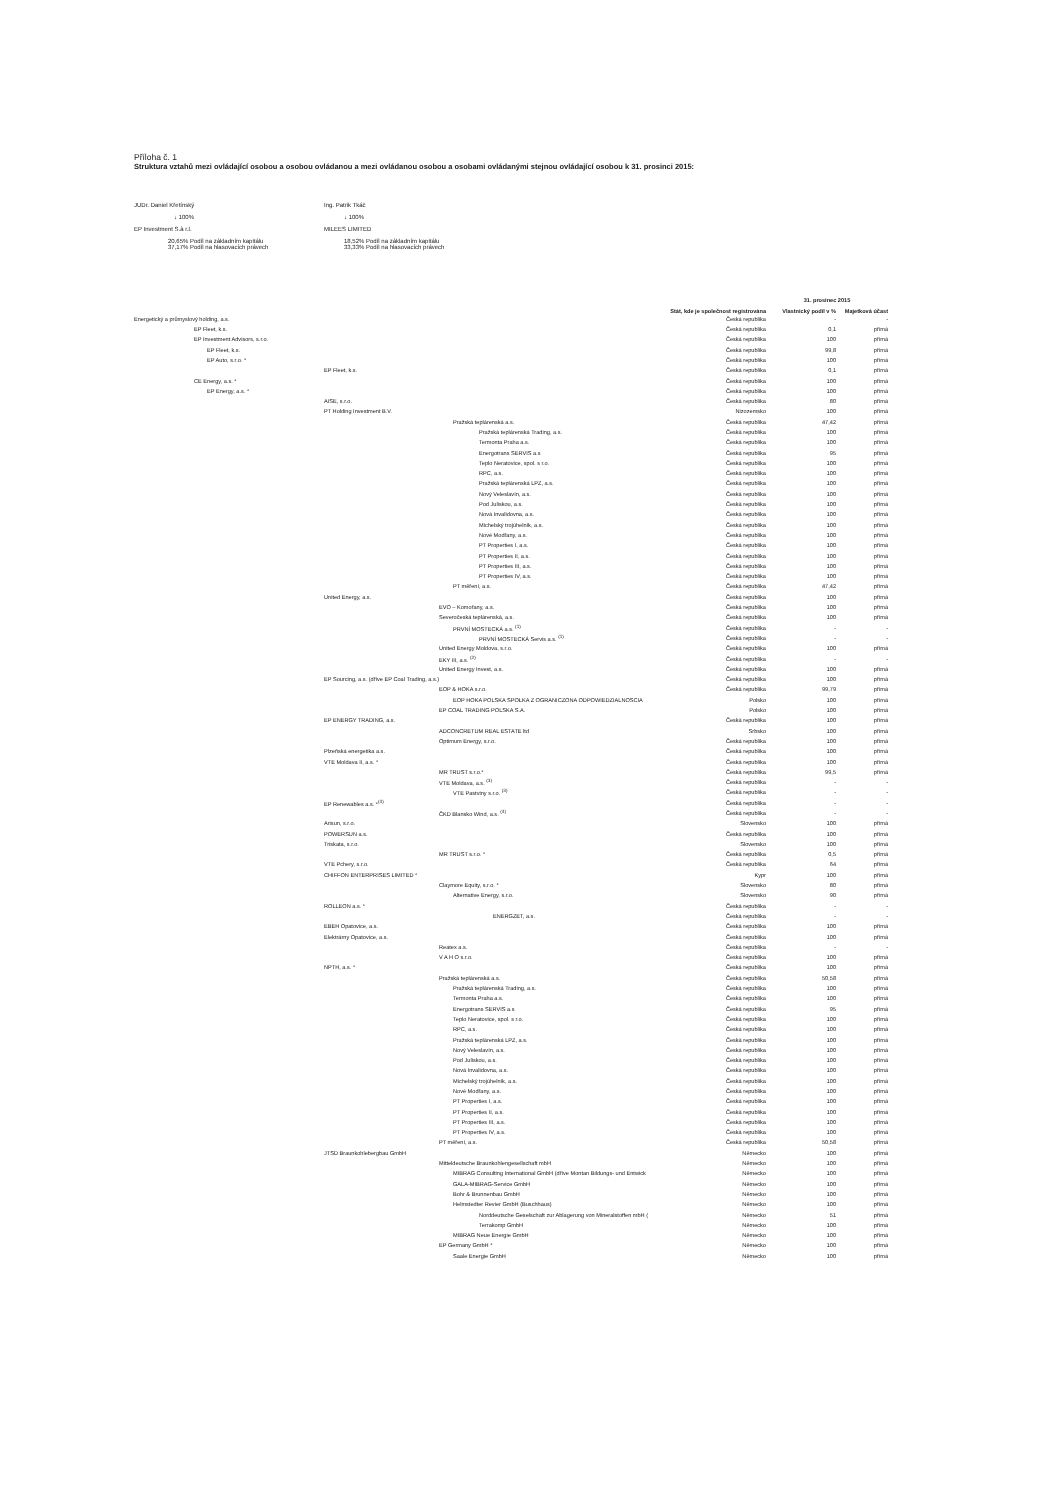Příloha č. 1
Struktura vztahů mezi ovládající osobou a osobou ovládanou a mezi ovládanou osobou a osobami ovládanými stejnou ovládající osobou k 31. prosinci 2015:
JUDr. Daniel Křetínský
↓ 100%
EP Investment S.à r.l.
20,65% Podíl na základním kapitálu
37,17% Podíl na hlasovacích právech
Ing. Patrik Tkáč
↓ 100%
MILEES LIMITED
18,52% Podíl na základním kapitálu
33,33% Podíl na hlasovacích právech
| | | | | 31. prosinec 2015 | |
| --- | --- | --- | --- | --- | --- |
| | | | Stát, kde je společnost registrována | Vlastnický podíl v % | Majetková účast |
| Energetický a průmyslový holding, a.s. | | | Česká republika | - | - |
| EP Fleet, k.s. | | | Česká republika | 0,1 | přímá |
| EP Investment Advisors, s.r.o. | | | Česká republika | 100 | přímá |
| EP Fleet, k.s. | | | Česká republika | 99,8 | přímá |
| EP Auto, s.r.o. * | | | Česká republika | 100 | přímá |
| | EP Fleet, k.s. | | Česká republika | 0,1 | přímá |
| CE Energy, a.s. * | | | Česká republika | 100 | přímá |
| EP Energy, a.s. * | | | Česká republika | 100 | přímá |
| | AISE, s.r.o. | | Česká republika | 80 | přímá |
| | PT Holding Investment B.V. | | Nizozemsko | 100 | přímá |
| | | Pražská teplárenská a.s. | Česká republika | 47,42 | přímá |
| | | Pražská teplárenská Trading, a.s. | Česká republika | 100 | přímá |
| | | Termonta Praha a.s. | Česká republika | 100 | přímá |
| | | Energotrans SERVIS a.s | Česká republika | 95 | přímá |
| | | Teplo Neratovice, spol. s r.o. | Česká republika | 100 | přímá |
| | | RPC, a.s. | Česká republika | 100 | přímá |
| | | Pražská teplárenská LPZ, a.s. | Česká republika | 100 | přímá |
| | | Nový Veleslavín, a.s. | Česká republika | 100 | přímá |
| | | Pod Juliskou, a.s. | Česká republika | 100 | přímá |
| | | Nová Invalidovna, a.s. | Česká republika | 100 | přímá |
| | | Michelský trojúhelník, a.s. | Česká republika | 100 | přímá |
| | | Nové Modřany, a.s. | Česká republika | 100 | přímá |
| | | PT Properties I, a.s. | Česká republika | 100 | přímá |
| | | PT Properties II, a.s. | Česká republika | 100 | přímá |
| | | PT Properties III, a.s. | Česká republika | 100 | přímá |
| | | PT Properties IV, a.s. | Česká republika | 100 | přímá |
| | | PT měření, a.s. | Česká republika | 47,42 | přímá |
| | United Energy, a.s. | | Česká republika | 100 | přímá |
| | | EVO – Komořany, a.s. | Česká republika | 100 | přímá |
| | | Severočeská teplárenská, a.s. | Česká republika | 100 | přímá |
| | | PRVNÍ MOSTECKÁ a.s. <sup>(1)</sup> | Česká republika | - | - |
| | | PRVNÍ MOSTECKÁ Servis a.s. <sup>(1)</sup> | Česká republika | - | - |
| | | United Energy Moldova, s.r.o. | Česká republika | 100 | přímá |
| | | EKY III, a.s. <sup>(2)</sup> | Česká republika | - | - |
| | | United Energy Invest, a.s. | Česká republika | 100 | přímá |
| | EP Sourcing, a.s. (dříve EP Coal Trading, a.s.) | | Česká republika | 100 | přímá |
| | | EOP & HOKA s.r.o. | Česká republika | 99,79 | přímá |
| | | EOP HOKA POLSKA SPOŁKA Z OGRANICZONA ODPOWIEDZIALNOSCIA | Polsko | 100 | přímá |
| | | EP COAL TRADING POLSKA S.A. | Polsko | 100 | přímá |
| | EP ENERGY TRADING, a.s. | | Česká republika | 100 | přímá |
| | | ADCONCRETUM REAL ESTATE ltd | Srbsko | 100 | přímá |
| | | Optimum Energy, s.r.o. | Česká republika | 100 | přímá |
| | Plzeňská energetika a.s. | | Česká republika | 100 | přímá |
| | VTE Moldava II, a.s. * | | Česká republika | 100 | přímá |
| | | MR TRUST s.r.o.* | Česká republika | 99,5 | přímá |
| | | VTE Moldava, a.s. <sup>(3)</sup> | Česká republika | - | - |
| | | VTE Pastviny s.r.o. <sup>(3)</sup> | Česká republika | - | - |
| | EP Renewables a.s. *<sup>(4)</sup> | | Česká republika | - | - |
| | | ČKD Blansko Wind, a.s. <sup>(4)</sup> | Česká republika | - | - |
| | Arisun, s.r.o. | | Slovensko | 100 | přímá |
| | POWERSUN a.s. | | Česká republika | 100 | přímá |
| | Triskata, s.r.o. | | Slovensko | 100 | přímá |
| | | MR TRUST s.r.o. * | Česká republika | 0,5 | přímá |
| | VTE Pchery, s.r.o. | | Česká republika | 64 | přímá |
| | CHIFFON ENTERPRISES LIMITED * | | Kypr | 100 | přímá |
| | | Claymore Equity, s.r.o. * | Slovensko | 80 | přímá |
| | | Alternative Energy, s.r.o. | Slovensko | 90 | přímá |
| | ROLLEON a.s. * | | Česká republika | - | - |
| | | ENERGZET, a.s. | Česká republika | - | - |
| | EBEH Opatovice, a.s. | | Česká republika | 100 | přímá |
| | Elektrárny Opatovice, a.s. | | Česká republika | 100 | přímá |
| | | Reatex a.s. | Česká republika | - | - |
| | | V A H O s.r.o. | Česká republika | 100 | přímá |
| | NPTH, a.s. * | | Česká republika | 100 | přímá |
| | | Pražská teplárenská a.s. | Česká republika | 50,58 | přímá |
| | | Pražská teplárenská Trading, a.s. | Česká republika | 100 | přímá |
| | | Termonta Praha a.s. | Česká republika | 100 | přímá |
| | | Energotrans SERVIS a.s | Česká republika | 95 | přímá |
| | | Teplo Neratovice, spol. s r.o. | Česká republika | 100 | přímá |
| | | RPC, a.s. | Česká republika | 100 | přímá |
| | | Pražská teplárenská LPZ, a.s. | Česká republika | 100 | přímá |
| | | Nový Veleslavín, a.s. | Česká republika | 100 | přímá |
| | | Pod Juliskou, a.s. | Česká republika | 100 | přímá |
| | | Nová Invalidovna, a.s. | Česká republika | 100 | přímá |
| | | Michelský trojúhelník, a.s. | Česká republika | 100 | přímá |
| | | Nové Modřany, a.s. | Česká republika | 100 | přímá |
| | | PT Properties I, a.s. | Česká republika | 100 | přímá |
| | | PT Properties II, a.s. | Česká republika | 100 | přímá |
| | | PT Properties III, a.s. | Česká republika | 100 | přímá |
| | | PT Properties IV, a.s. | Česká republika | 100 | přímá |
| | | PT měření, a.s. | Česká republika | 50,58 | přímá |
| | JTSD Braunkohlebergbau GmbH | | Německo | 100 | přímá |
| | | Mitteldeutsche Braunkohlengesellschaft mbH | Německo | 100 | přímá |
| | | MIBRAG Consulting International GmbH (dříve Montan Bildungs- und Entwick | Německo | 100 | přímá |
| | | GALA-MIBRAG-Service GmbH | Německo | 100 | přímá |
| | | Bohr & Brunnenbau GmbH | Německo | 100 | přímá |
| | | Helmstedter Revier GmbH (Buschhaus) | Německo | 100 | přímá |
| | | Norddeutsche Geselschaft zur Ablagerung von Mineralstoffen mbH ( | Německo | 51 | přímá |
| | | Terrakomp GmbH | Německo | 100 | přímá |
| | | MIBRAG Neue Energie GmbH | Německo | 100 | přímá |
| | | EP Germany GmbH * | Německo | 100 | přímá |
| | | Saale Energie GmbH | Německo | 100 | přímá |